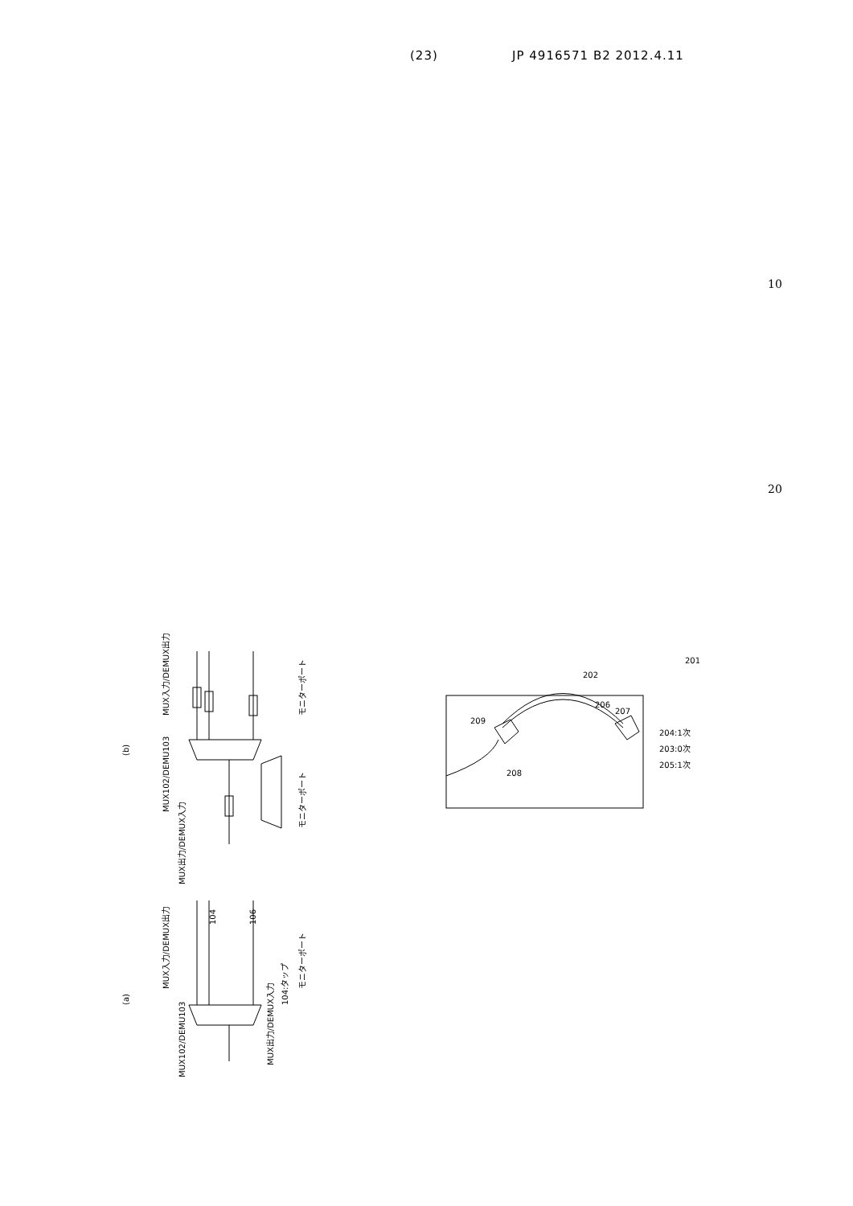(23) JP 4916571 B2 2012.4.11
10
20
(b)
MUX入力/DEMUX出力
MUX102/DEMU103
MUX出力/DEMUX入力
104
106
モニターポート
モニターポート
(a)
MUX入力/DEMUX出力
MUX102/DEMU103
MUX出力/DEMUX入力
104:タップ
モニターポート
201
202
206
207
209
208
204:1次
203:0次
205:1次